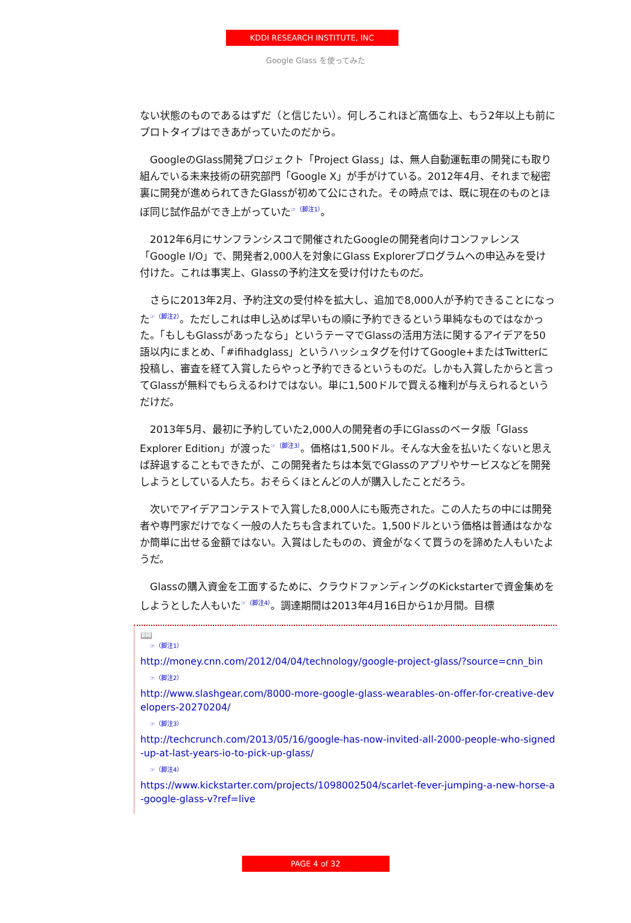KDDI RESEARCH INSTITUTE, INC
Google Glass を使ってみた
ない状態のものであるはずだ（と信じたい）。何しろこれほど高価な上、もう2年以上も前にプロトタイプはできあがっていたのだから。
　GoogleのGlass開発プロジェクト「Project Glass」は、無人自動運転車の開発にも取り組んでいる未来技術の研究部門「Google X」が手がけている。2012年4月、それまで秘密裏に開発が進められてきたGlassが初めて公にされた。その時点では、既に現在のものとほぼ同じ試作品ができ上がっていた☞（脚注1）。
　2012年6月にサンフランシスコで開催されたGoogleの開発者向けコンファレンス「Google I/O」で、開発者2,000人を対象にGlass Explorerプログラムへの申込みを受け付けた。これは事実上、Glassの予約注文を受け付けたものだ。
　さらに2013年2月、予約注文の受付枠を拡大し、追加で8,000人が予約できることになった☞（脚注2）。ただしこれは申し込めば早いもの順に予約できるという単純なものではなかった。「もしもGlassがあったなら」というテーマでGlassの活用方法に関するアイデアを50語以内にまとめ、「#ifihadglass」というハッシュタグを付けてGoogle+またはTwitterに投稿し、審査を経て入賞したらやっと予約できるというものだ。しかも入賞したからと言ってGlassが無料でもらえるわけではない。単に1,500ドルで買える権利が与えられるというだけだ。
　2013年5月、最初に予約していた2,000人の開発者の手にGlassのベータ版「Glass Explorer Edition」が渡った☞（脚注3）。価格は1,500ドル。そんな大金を払いたくないと思えば辞退することもできたが、この開発者たちは本気でGlassのアプリやサービスなどを開発しようとしている人たち。おそらくほとんどの人が購入したことだろう。
　次いでアイデアコンテストで入賞した8,000人にも販売された。この人たちの中には開発者や専門家だけでなく一般の人たちも含まれていた。1,500ドルという価格は普通はなかなか簡単に出せる金額ではない。入賞はしたものの、資金がなくて買うのを諦めた人もいたようだ。
　Glassの購入資金を工面するために、クラウドファンディングのKickstarterで資金集めをしようとした人もいた☞（脚注4）。調達期間は2013年4月16日から1か月間。目標
📖
☞（脚注1）
http://money.cnn.com/2012/04/04/technology/google-project-glass/?source=cnn_bin
☞（脚注2）
http://www.slashgear.com/8000-more-google-glass-wearables-on-offer-for-creative-developers-20270204/
☞（脚注3）
http://techcrunch.com/2013/05/16/google-has-now-invited-all-2000-people-who-signed-up-at-last-years-io-to-pick-up-glass/
☞（脚注4）
https://www.kickstarter.com/projects/1098002504/scarlet-fever-jumping-a-new-horse-a-google-glass-v?ref=live
PAGE 4 of 32